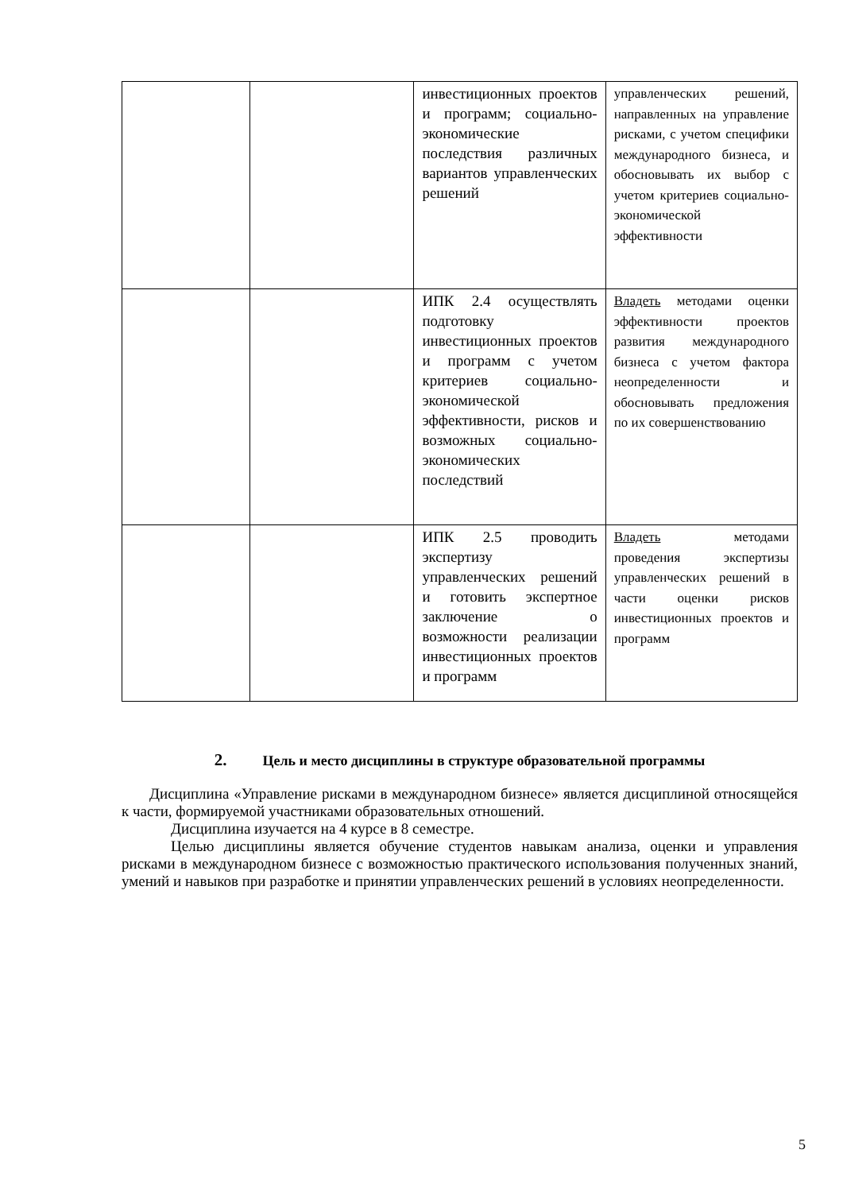| | | инвестиционных проектов и программ; социально-экономические последствия различных вариантов управленческих решений | управленческих решений, направленных на управление рисками, с учетом специфики международного бизнеса, и обосновывать их выбор с учетом критериев социально-экономической эффективности |
| | | ИПК 2.4 осуществлять подготовку инвестиционных проектов и программ с учетом критериев социально-экономической эффективности, рисков и возможных социально-экономических последствий | Владеть методами оценки эффективности проектов развития международного бизнеса с учетом фактора неопределенности и обосновывать предложения по их совершенствованию |
| | | ИПК 2.5 проводить экспертизу управленческих решений и готовить экспертное заключение о возможности реализации инвестиционных проектов и программ | Владеть методами проведения экспертизы управленческих решений в части оценки рисков инвестиционных проектов и программ |
2. Цель и место дисциплины в структуре образовательной программы
Дисциплина «Управление рисками в международном бизнесе» является дисциплиной относящейся к части, формируемой участниками образовательных отношений.
Дисциплина изучается на 4 курсе в 8 семестре.
Целью дисциплины является обучение студентов навыкам анализа, оценки и управления рисками в международном бизнесе с возможностью практического использования полученных знаний, умений и навыков при разработке и принятии управленческих решений в условиях неопределенности.
5